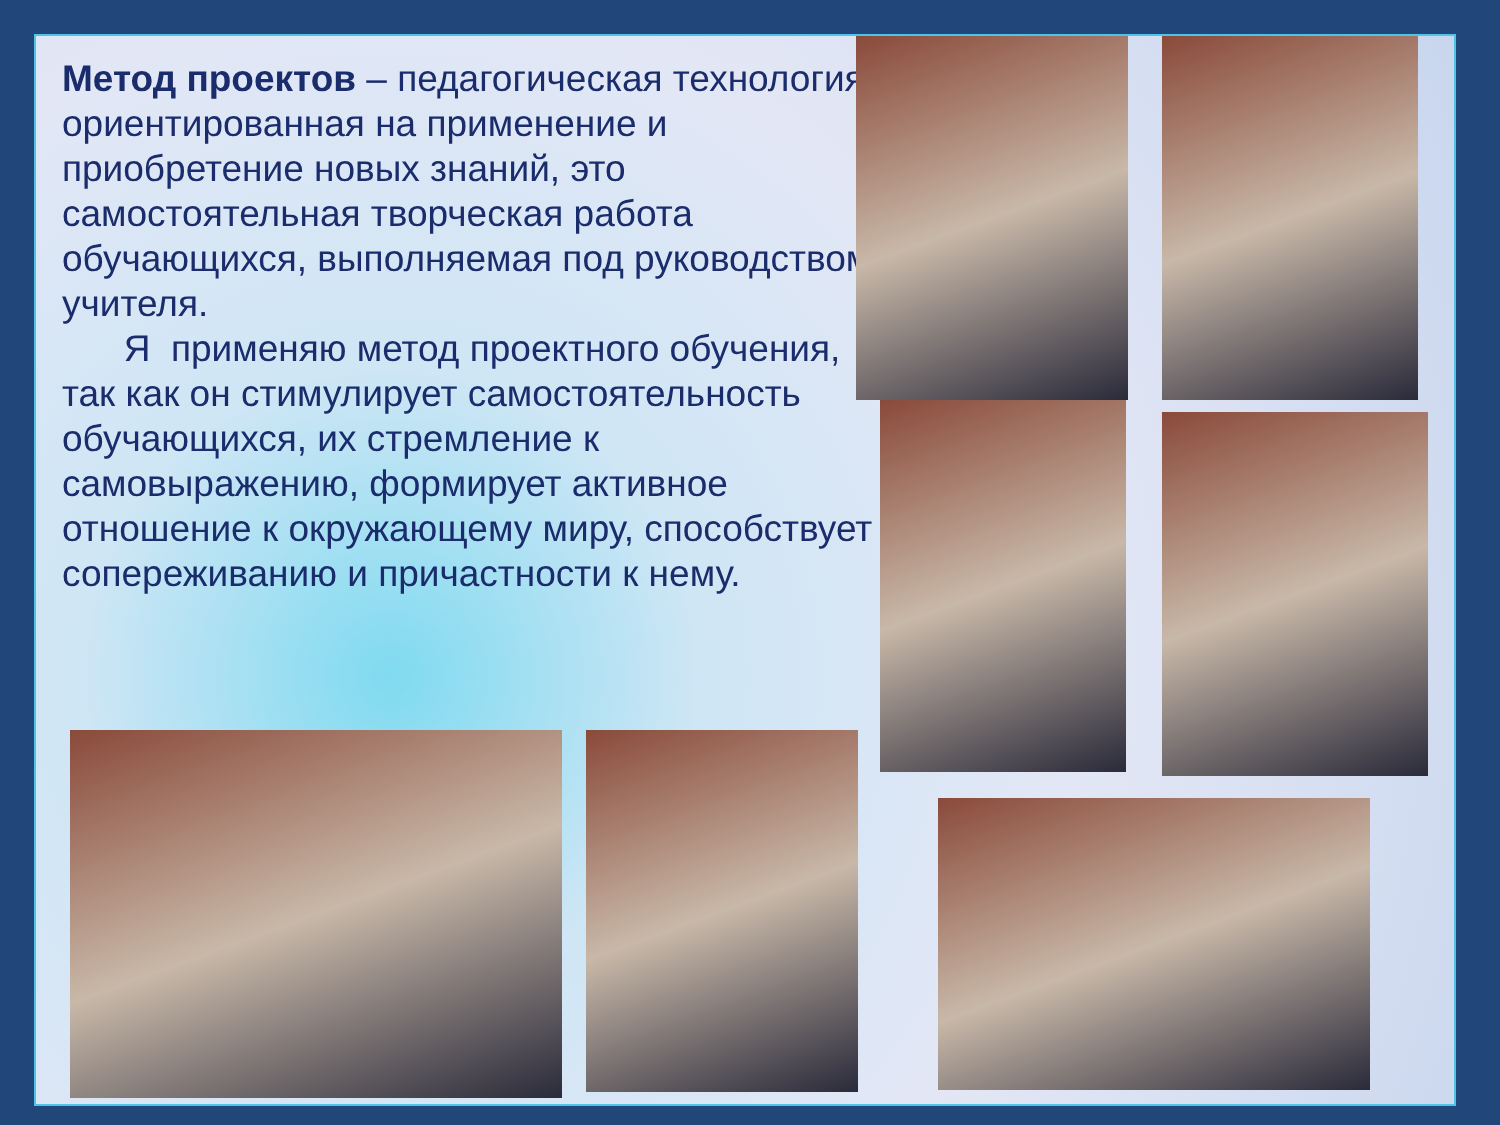Метод проектов – педагогическая технология, ориентированная на применение и приобретение новых знаний, это самостоятельная творческая работа обучающихся, выполняемая под руководством учителя.
Я применяю метод проектного обучения, так как он стимулирует самостоятельность обучающихся, их стремление к самовыражению, формирует активное отношение к окружающему миру, способствует сопереживанию и причастности к нему.